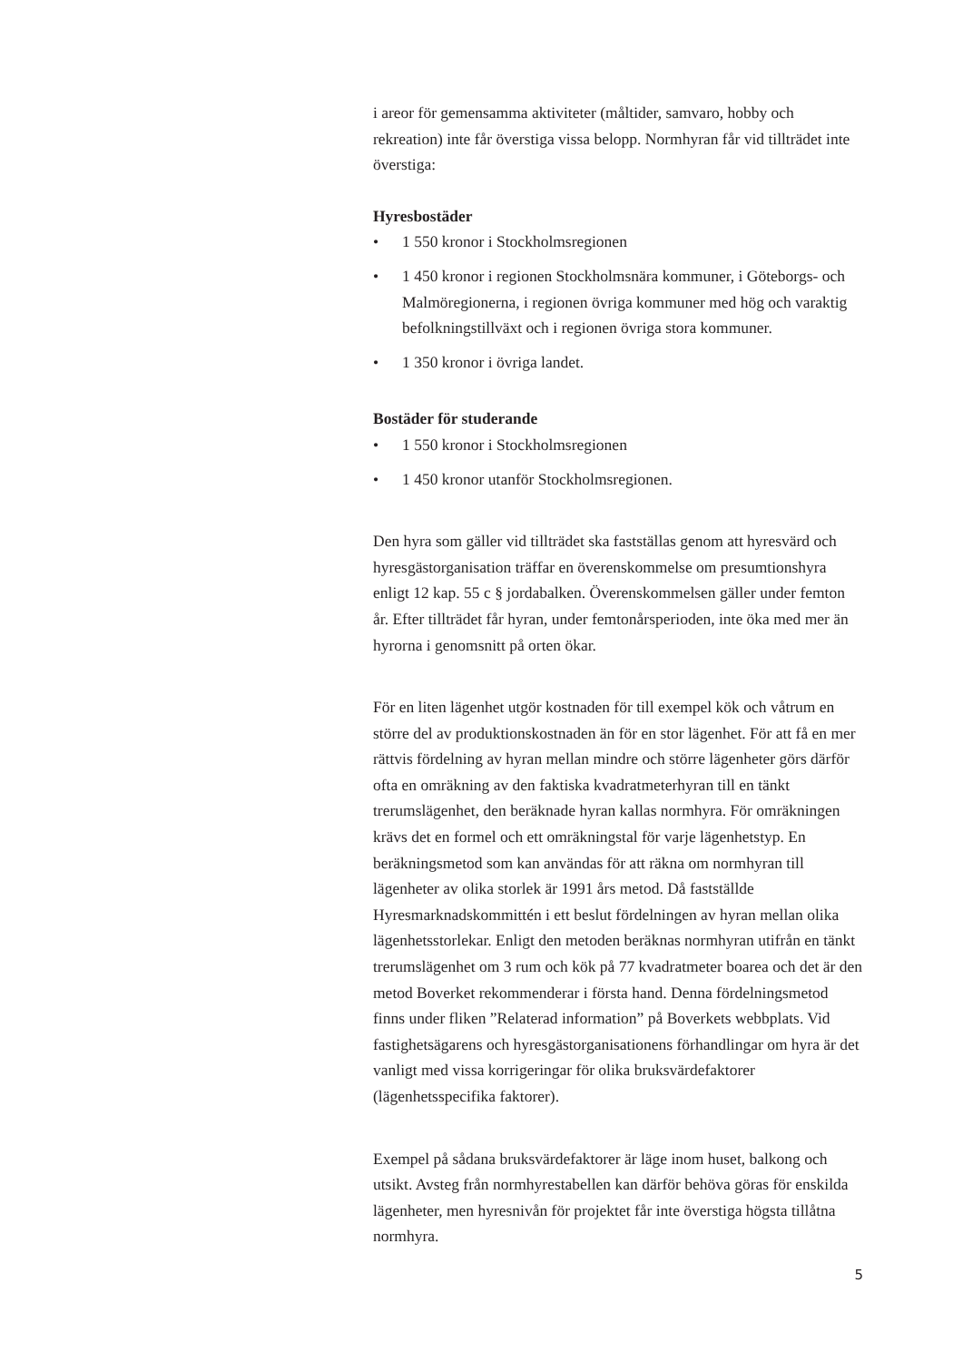i areor för gemensamma aktiviteter (måltider, samvaro, hobby och rekreation) inte får överstiga vissa belopp. Normhyran får vid tillträdet inte överstiga:
Hyresbostäder
• 1 550 kronor i Stockholmsregionen
• 1 450 kronor i regionen Stockholmsnära kommuner, i Göte­borgs- och Malmöregionerna, i regionen övriga kommuner med hög och varaktig befolkningstillväxt och i regionen övriga stora kommuner.
• 1 350 kronor i övriga landet.
Bostäder för studerande
• 1 550 kronor i Stockholmsregionen
• 1 450 kronor utanför Stockholmsregionen.
Den hyra som gäller vid tillträdet ska fastställas genom att hyres­värd och hyresgästorganisation träffar en överenskommelse om presumtionshyra enligt 12 kap. 55 c § jordabalken. Överenskom­melsen gäller under femton år. Efter tillträdet får hyran, under femtonårsperioden, inte öka med mer än hyrorna i genomsnitt på orten ökar.
För en liten lägenhet utgör kostnaden för till exempel kök och våtrum en större del av produktionskostnaden än för en stor lägen­het. För att få en mer rättvis fördelning av hyran mellan mindre och större lägenheter görs därför ofta en omräkning av den faktiska kvadratmeterhyran till en tänkt trerumslägenhet, den beräknade hyran kallas normhyra. För omräkningen krävs det en formel och ett omräkningstal för varje lägenhetstyp. En beräkningsmetod som kan användas för att räkna om normhyran till lägenheter av olika storlek är 1991 års metod. Då fastställde Hyresmarknadskommittén i ett beslut fördelningen av hyran mellan olika lägenhetsstorlekar. Enligt den metoden beräknas normhyran utifrån en tänkt trerumslä­genhet om 3 rum och kök på 77 kvadratmeter boarea och det är den metod Boverket rekommenderar i första hand. Denna fördelnings­metod finns under fliken ”Relaterad information” på Boverkets webbplats. Vid fastighetsägarens och hyresgästorganisationens förhandlingar om hyra är det vanligt med vissa korrigeringar för olika bruksvärdefaktorer (lägenhetsspecifika faktorer).
Exempel på sådana bruksvärdefaktorer är läge inom huset, balkong och utsikt. Avsteg från normhyrestabellen kan därför behöva göras för enskilda lägenheter, men hyresnivån för projektet får inte överstiga högsta tillåtna normhyra.
5